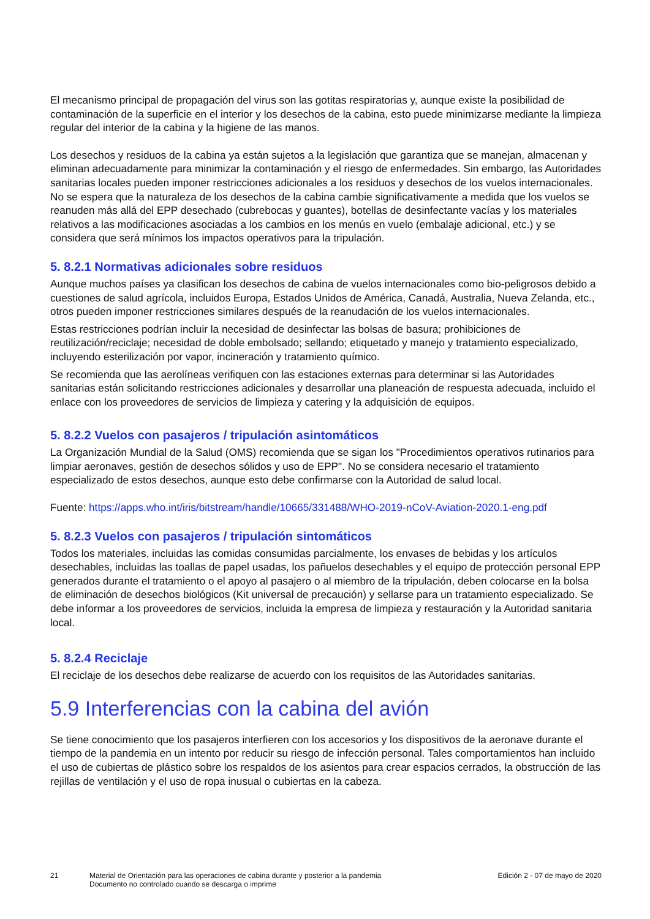El mecanismo principal de propagación del virus son las gotitas respiratorias y, aunque existe la posibilidad de contaminación de la superficie en el interior y los desechos de la cabina, esto puede minimizarse mediante la limpieza regular del interior de la cabina y la higiene de las manos.
Los desechos y residuos de la cabina ya están sujetos a la legislación que garantiza que se manejan, almacenan y eliminan adecuadamente para minimizar la contaminación y el riesgo de enfermedades. Sin embargo, las Autoridades sanitarias locales pueden imponer restricciones adicionales a los residuos y desechos de los vuelos internacionales. No se espera que la naturaleza de los desechos de la cabina cambie significativamente a medida que los vuelos se reanuden más allá del EPP desechado (cubrebocas y guantes), botellas de desinfectante vacías y los materiales relativos a las modificaciones asociadas a los cambios en los menús en vuelo (embalaje adicional, etc.) y se considera que será mínimos los impactos operativos para la tripulación.
5. 8.2.1 Normativas adicionales sobre residuos
Aunque muchos países ya clasifican los desechos de cabina de vuelos internacionales como bio-peligrosos debido a cuestiones de salud agrícola, incluidos Europa, Estados Unidos de América, Canadá, Australia, Nueva Zelanda, etc., otros pueden imponer restricciones similares después de la reanudación de los vuelos internacionales.
Estas restricciones podrían incluir la necesidad de desinfectar las bolsas de basura; prohibiciones de reutilización/reciclaje; necesidad de doble embolsado; sellando; etiquetado y manejo y tratamiento especializado, incluyendo esterilización por vapor, incineración y tratamiento químico.
Se recomienda que las aerolíneas verifiquen con las estaciones externas para determinar si las Autoridades sanitarias están solicitando restricciones adicionales y desarrollar una planeación de respuesta adecuada, incluido el enlace con los proveedores de servicios de limpieza y catering y la adquisición de equipos.
5. 8.2.2 Vuelos con pasajeros / tripulación asintomáticos
La Organización Mundial de la Salud (OMS) recomienda que se sigan los "Procedimientos operativos rutinarios para limpiar aeronaves, gestión de desechos sólidos y uso de EPP". No se considera necesario el tratamiento especializado de estos desechos, aunque esto debe confirmarse con la Autoridad de salud local.
Fuente: https://apps.who.int/iris/bitstream/handle/10665/331488/WHO-2019-nCoV-Aviation-2020.1-eng.pdf
5. 8.2.3 Vuelos con pasajeros / tripulación sintomáticos
Todos los materiales, incluidas las comidas consumidas parcialmente, los envases de bebidas y los artículos desechables, incluidas las toallas de papel usadas, los pañuelos desechables y el equipo de protección personal EPP generados durante el tratamiento o el apoyo al pasajero o al miembro de la tripulación, deben colocarse en la bolsa de eliminación de desechos biológicos (Kit universal de precaución) y sellarse para un tratamiento especializado. Se debe informar a los proveedores de servicios, incluida la empresa de limpieza y restauración y la Autoridad sanitaria local.
5. 8.2.4 Reciclaje
El reciclaje de los desechos debe realizarse de acuerdo con los requisitos de las Autoridades sanitarias.
5.9 Interferencias con la cabina del avión
Se tiene conocimiento que los pasajeros interfieren con los accesorios y los dispositivos de la aeronave durante el tiempo de la pandemia en un intento por reducir su riesgo de infección personal. Tales comportamientos han incluido el uso de cubiertas de plástico sobre los respaldos de los asientos para crear espacios cerrados, la obstrucción de las rejillas de ventilación y el uso de ropa inusual o cubiertas en la cabeza.
21 Material de Orientación para las operaciones de cabina durante y posterior a la pandemia
Documento no controlado cuando se descarga o imprime
Edición 2 - 07 de mayo de 2020